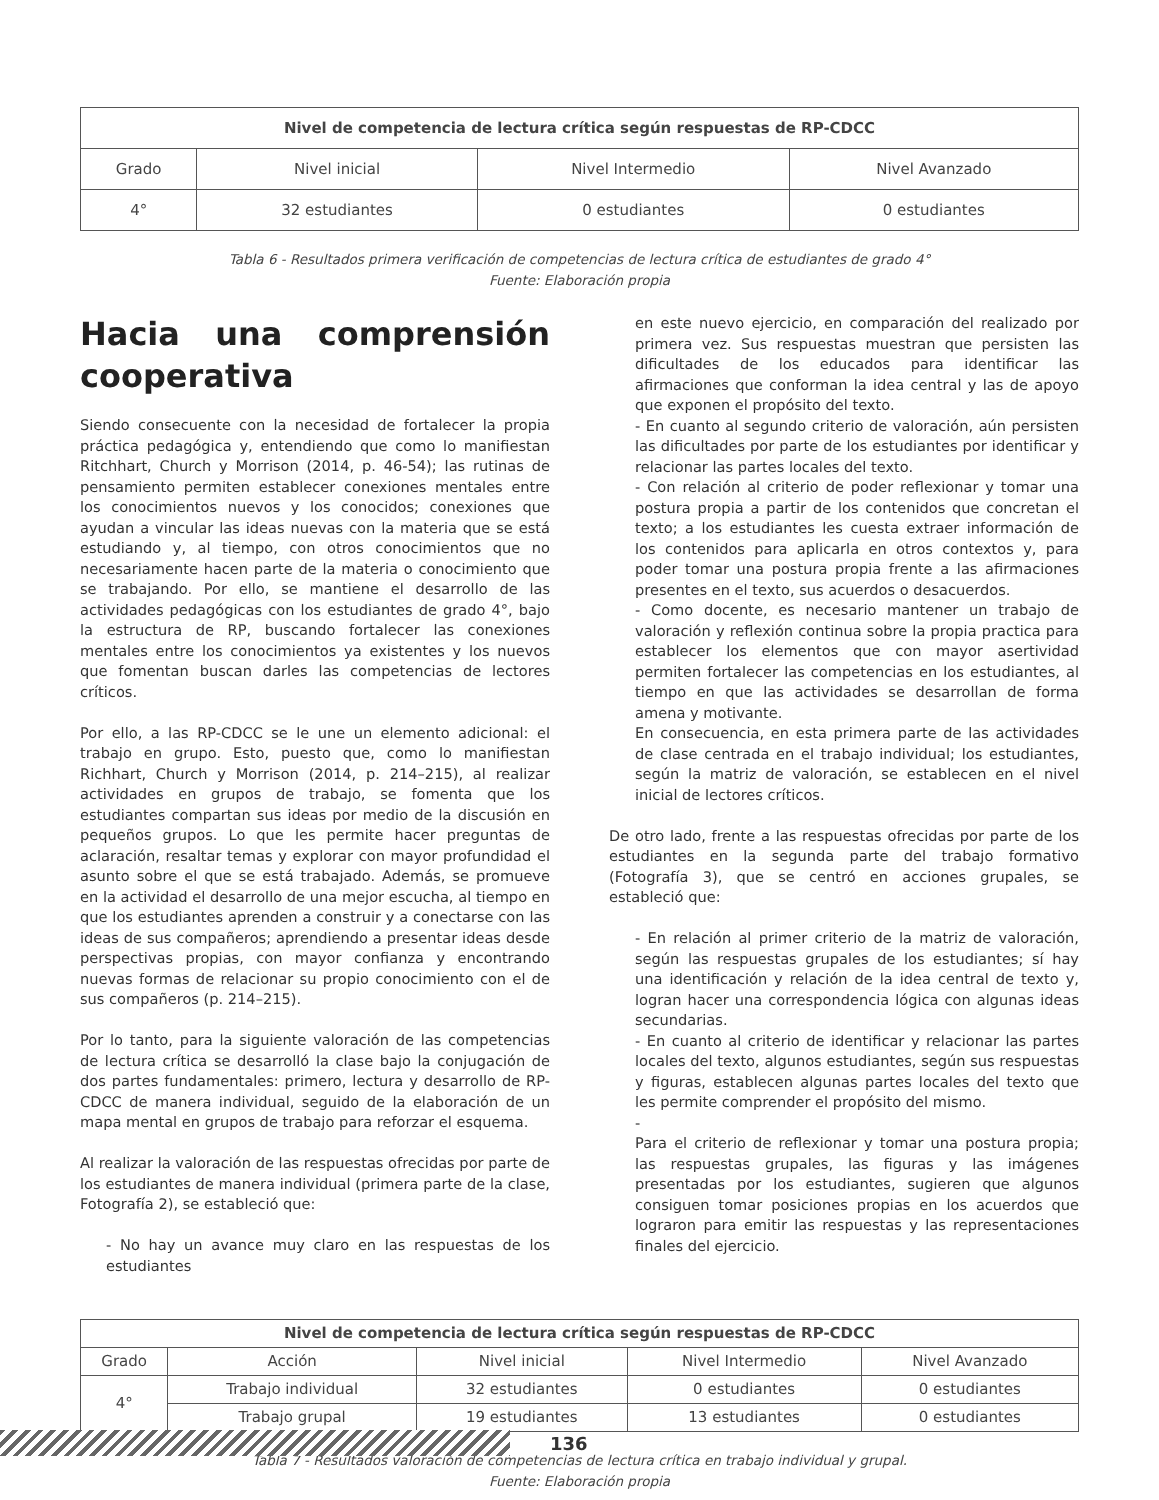| Nivel de competencia de lectura crítica según respuestas de RP-CDCC | | | |
| --- | --- | --- | --- |
| Grado | Nivel inicial | Nivel Intermedio | Nivel Avanzado |
| 4° | 32 estudiantes | 0 estudiantes | 0 estudiantes |
Tabla 6 - Resultados primera verificación de competencias de lectura crítica de estudiantes de grado 4°
Fuente: Elaboración propia
Hacia una comprensión cooperativa
Siendo consecuente con la necesidad de fortalecer la propia práctica pedagógica y, entendiendo que como lo manifiestan Ritchhart, Church y Morrison (2014, p. 46-54); las rutinas de pensamiento permiten establecer conexiones mentales entre los conocimientos nuevos y los conocidos; conexiones que ayudan a vincular las ideas nuevas con la materia que se está estudiando y, al tiempo, con otros conocimientos que no necesariamente hacen parte de la materia o conocimiento que se trabajando. Por ello, se mantiene el desarrollo de las actividades pedagógicas con los estudiantes de grado 4°, bajo la estructura de RP, buscando fortalecer las conexiones mentales entre los conocimientos ya existentes y los nuevos que fomentan buscan darles las competencias de lectores críticos.
Por ello, a las RP-CDCC se le une un elemento adicional: el trabajo en grupo. Esto, puesto que, como lo manifiestan Richhart, Church y Morrison (2014, p. 214–215), al realizar actividades en grupos de trabajo, se fomenta que los estudiantes compartan sus ideas por medio de la discusión en pequeños grupos. Lo que les permite hacer preguntas de aclaración, resaltar temas y explorar con mayor profundidad el asunto sobre el que se está trabajado. Además, se promueve en la actividad el desarrollo de una mejor escucha, al tiempo en que los estudiantes aprenden a construir y a conectarse con las ideas de sus compañeros; aprendiendo a presentar ideas desde perspectivas propias, con mayor confianza y encontrando nuevas formas de relacionar su propio conocimiento con el de sus compañeros (p. 214–215).
Por lo tanto, para la siguiente valoración de las competencias de lectura crítica se desarrolló la clase bajo la conjugación de dos partes fundamentales: primero, lectura y desarrollo de RP-CDCC de manera individual, seguido de la elaboración de un mapa mental en grupos de trabajo para reforzar el esquema.
Al realizar la valoración de las respuestas ofrecidas por parte de los estudiantes de manera individual (primera parte de la clase, Fotografía 2), se estableció que:
- No hay un avance muy claro en las respuestas de los estudiantes
en este nuevo ejercicio, en comparación del realizado por primera vez. Sus respuestas muestran que persisten las dificultades de los educados para identificar las afirmaciones que conforman la idea central y las de apoyo que exponen el propósito del texto.
- En cuanto al segundo criterio de valoración, aún persisten las dificultades por parte de los estudiantes por identificar y relacionar las partes locales del texto.
- Con relación al criterio de poder reflexionar y tomar una postura propia a partir de los contenidos que concretan el texto; a los estudiantes les cuesta extraer información de los contenidos para aplicarla en otros contextos y, para poder tomar una postura propia frente a las afirmaciones presentes en el texto, sus acuerdos o desacuerdos.
- Como docente, es necesario mantener un trabajo de valoración y reflexión continua sobre la propia practica para establecer los elementos que con mayor asertividad permiten fortalecer las competencias en los estudiantes, al tiempo en que las actividades se desarrollan de forma amena y motivante.
En consecuencia, en esta primera parte de las actividades de clase centrada en el trabajo individual; los estudiantes, según la matriz de valoración, se establecen en el nivel inicial de lectores críticos.
De otro lado, frente a las respuestas ofrecidas por parte de los estudiantes en la segunda parte del trabajo formativo (Fotografía 3), que se centró en acciones grupales, se estableció que:
- En relación al primer criterio de la matriz de valoración, según las respuestas grupales de los estudiantes; sí hay una identificación y relación de la idea central de texto y, logran hacer una correspondencia lógica con algunas ideas secundarias.
- En cuanto al criterio de identificar y relacionar las partes locales del texto, algunos estudiantes, según sus respuestas y figuras, establecen algunas partes locales del texto que les permite comprender el propósito del mismo.
-
Para el criterio de reflexionar y tomar una postura propia; las respuestas grupales, las figuras y las imágenes presentadas por los estudiantes, sugieren que algunos consiguen tomar posiciones propias en los acuerdos que lograron para emitir las respuestas y las representaciones finales del ejercicio.
| Nivel de competencia de lectura crítica según respuestas de RP-CDCC | | | | |
| --- | --- | --- | --- | --- |
| Grado | Acción | Nivel inicial | Nivel Intermedio | Nivel Avanzado |
| 4° | Trabajo individual | 32 estudiantes | 0 estudiantes | 0 estudiantes |
| | Trabajo grupal | 19 estudiantes | 13 estudiantes | 0 estudiantes |
Tabla 7 - Resultados valoración de competencias de lectura crítica en trabajo individual y grupal.
Fuente: Elaboración propia
136